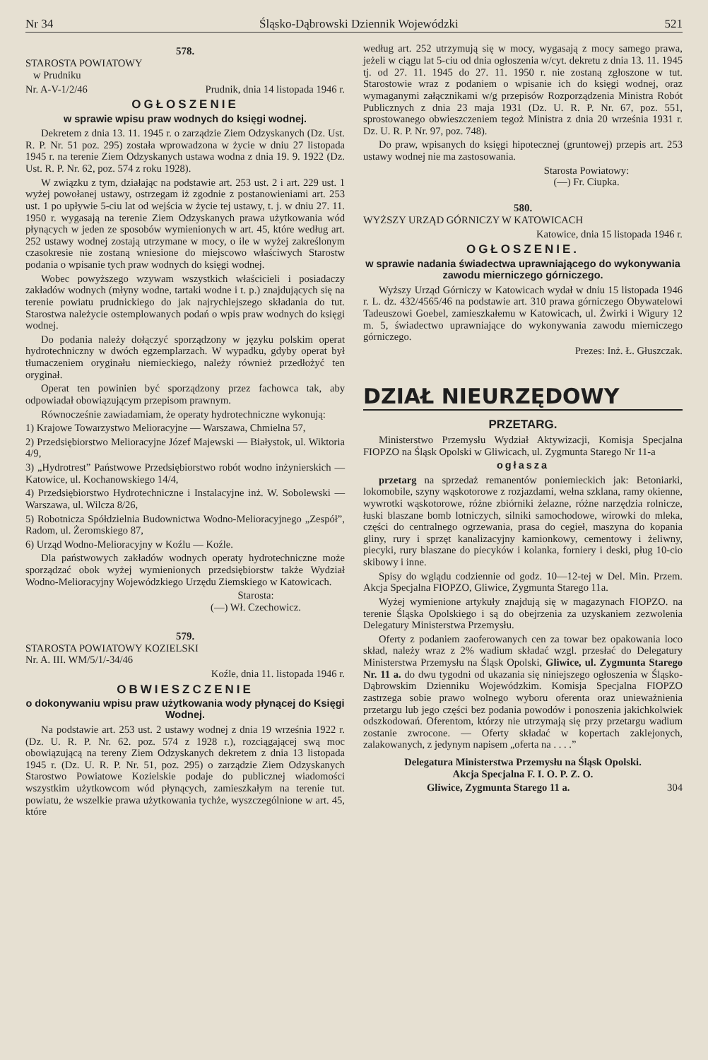Nr 34 Śląsko-Dąbrowski Dziennik Wojewódzki 521
578.
STAROSTA POWIATOWY
w Prudniku
Nr. A-V-1/2/46 Prudnik, dnia 14 listopada 1946 r.
OGŁOSZENIE
w sprawie wpisu praw wodnych do księgi wodnej.
Dekretem z dnia 13. 11. 1945 r. o zarządzie Ziem Odzyskanych (Dz. Ust. R. P. Nr. 51 poz. 295) została wprowadzona w życie w dniu 27 listopada 1945 r. na terenie Ziem Odzyskanych ustawa wodna z dnia 19. 9. 1922 (Dz. Ust. R. P. Nr. 62, poz. 574 z roku 1928).
W związku z tym, działając na podstawie art. 253 ust. 2 i art. 229 ust. 1 wyżej powołanej ustawy, ostrzegam iż zgodnie z postanowieniami art. 253 ust. 1 po upływie 5-ciu lat od wejścia w życie tej ustawy, t. j. w dniu 27. 11. 1950 r. wygasają na terenie Ziem Odzyskanych prawa użytkowania wód płynących w jeden ze sposobów wymienionych w art. 45, które według art. 252 ustawy wodnej zostają utrzymane w mocy, o ile w wyżej zakreślonym czasokresie nie zostaną wniesione do miejscowo właściwych Starostw podania o wpisanie tych praw wodnych do księgi wodnej.
Wobec powyższego wzywam wszystkich właścicieli i posiadaczy zakładów wodnych (młyny wodne, tartaki wodne i t. p.) znajdujących się na terenie powiatu prudnickiego do jak najrychlejszego składania do tut. Starostwa należycie ostemplowanych podań o wpis praw wodnych do księgi wodnej.
Do podania należy dołączyć sporządzony w języku polskim operat hydrotechniczny w dwóch egzemplarzach. W wypadku, gdyby operat był tłumaczeniem oryginału niemieckiego, należy również przedłożyć ten oryginał.
Operat ten powinien być sporządzony przez fachowca tak, aby odpowiadał obowiązującym przepisom prawnym.
Równocześnie zawiadamiam, że operaty hydrotechniczne wykonują:
1) Krajowe Towarzystwo Melioracyjne — Warszawa, Chmielna 57,
2) Przedsiębiorstwo Melioracyjne Józef Majewski — Białystok, ul. Wiktoria 4/9,
3) „Hydrotrest” Państwowe Przedsiębiorstwo robót wodno inżynierskich — Katowice, ul. Kochanowskiego 14/4,
4) Przedsiębiorstwo Hydrotechniczne i Instalacyjne inż. W. Sobolewski — Warszawa, ul. Wilcza 8/26,
5) Robotnicza Spółdzielnia Budownictwa Wodno-Melioracyjnego „Zespół”, Radom, ul. Żeromskiego 87,
6) Urząd Wodno-Melioracyjny w Koźlu — Koźle.
Dla państwowych zakładów wodnych operaty hydrotechniczne może sporządzać obok wyżej wymienionych przedsiębiorstw także Wydział Wodno-Melioracyjny Wojewódzkiego Urzędu Ziemskiego w Katowicach.
Starosta:
(—) Wł. Czechowicz.
579.
STAROSTA POWIATOWY KOZIELSKI
Nr. A. III. WM/5/1/-34/46
Koźle, dnia 11. listopada 1946 r.
OBWIESZCZENIE
o dokonywaniu wpisu praw użytkowania wody płynącej do Księgi Wodnej.
Na podstawie art. 253 ust. 2 ustawy wodnej z dnia 19 września 1922 r. (Dz. U. R. P. Nr. 62. poz. 574 z 1928 r.), rozciągającej swą moc obowiązującą na tereny Ziem Odzyskanych dekretem z dnia 13 listopada 1945 r. (Dz. U. R. P. Nr. 51, poz. 295) o zarządzie Ziem Odzyskanych Starostwo Powiatowe Kozielskie podaje do publicznej wiadomości wszystkim użytkowcom wód płynących, zamieszkałym na terenie tut. powiatu, że wszelkie prawa użytkowania tychże, wyszczególnione w art. 45, które
według art. 252 utrzymują się w mocy, wygasają z mocy samego prawa, jeżeli w ciągu lat 5-ciu od dnia ogłoszenia w/cyt. dekretu z dnia 13. 11. 1945 tj. od 27. 11. 1945 do 27. 11. 1950 r. nie zostaną zgłoszone w tut. Starostowie wraz z podaniem o wpisanie ich do księgi wodnej, oraz wymaganymi załącznikami w/g przepisów Rozporządzenia Ministra Robót Publicznych z dnia 23 maja 1931 (Dz. U. R. P. Nr. 67, poz. 551, sprostowanego obwieszczeniem tegoż Ministra z dnia 20 września 1931 r. Dz. U. R. P. Nr. 97, poz. 748).
Do praw, wpisanych do księgi hipotecznej (gruntowej) przepis art. 253 ustawy wodnej nie ma zastosowania.
Starosta Powiatowy:
(—) Fr. Ciupka.
580.
WYŻSZY URZĄD GÓRNICZY W KATOWICACH
Katowice, dnia 15 listopada 1946 r.
OGŁOSZENIE.
w sprawie nadania świadectwa uprawniającego do wykonywania zawodu mierniczego górniczego.
Wyższy Urząd Górniczy w Katowicach wydał w dniu 15 listopada 1946 r. L. dz. 432/4565/46 na podstawie art. 310 prawa górniczego Obywatelowi Tadeuszowi Goebel, zamieszkałemu w Katowicach, ul. Żwirki i Wigury 12 m. 5, świadectwo uprawniające do wykonywania zawodu mierniczego górniczego.
Prezes: Inż. Ł. Głuszczak.
DZIAŁ NIEURZĘDOWY
PRZETARG.
Ministerstwo Przemysłu Wydział Aktywizacji, Komisja Specjalna FIOPZO na Śląsk Opolski w Gliwicach, ul. Zygmunta Starego Nr 11-a
ogłasza
przetarg na sprzedaż remanentów poniemieckich jak: Betoniarki, lokomobile, szyny wąskotorowe z rozjazdami, wełna szklana, ramy okienne, wywrotki wąskotorowe, różne zbiórniki żelazne, różne narzędzia rolnicze, łuski blaszane bomb lotniczych, silniki samochodowe, wirowki do mleka, części do centralnego ogrzewania, prasa do cegieł, maszyna do kopania gliny, rury i sprzęt kanalizacyjny kamionkowy, cementowy i żeliwny, piecyki, rury blaszane do piecyków i kolanka, forniery i deski, pług 10-cio skibowy i inne.
Spisy do wglądu codziennie od godz. 10—12-tej w Del. Min. Przem. Akcja Specjalna FIOPZO, Gliwice, Zygmunta Starego 11a.
Wyżej wymienione artykuły znajdują się w magazynach FIOPZO. na terenie Śląska Opolskiego i są do obejrzenia za uzyskaniem zezwolenia Delegatury Ministerstwa Przemysłu.
Oferty z podaniem zaoferowanych cen za towar bez opakowania loco skład, należy wraz z 2% wadium składać wzgl. przesłać do Delegatury Ministerstwa Przemysłu na Śląsk Opolski, Gliwice, ul. Zygmunta Starego Nr. 11 a. do dwu tygodni od ukazania się niniejszego ogłoszenia w Śląsko-Dąbrowskim Dzienniku Wojewódzkim. Komisja Specjalna FIOPZO zastrzega sobie prawo wolnego wyboru oferenta oraz unieważnienia przetargu lub jego części bez podania powodów i ponoszenia jakichkolwiek odszkodowań. Oferentom, którzy nie utrzymają się przy przetargu wadium zostanie zwrocone. — Oferty składać w kopertach zaklejonych, zalakowanych, z jedynym napisem „oferta na . . . .”
Delegatura Ministerstwa Przemysłu na Śląsk Opolski.
Akcja Specjalna F. I. O. P. Z. O.
Gliwice, Zygmunta Starego 11 a. 304